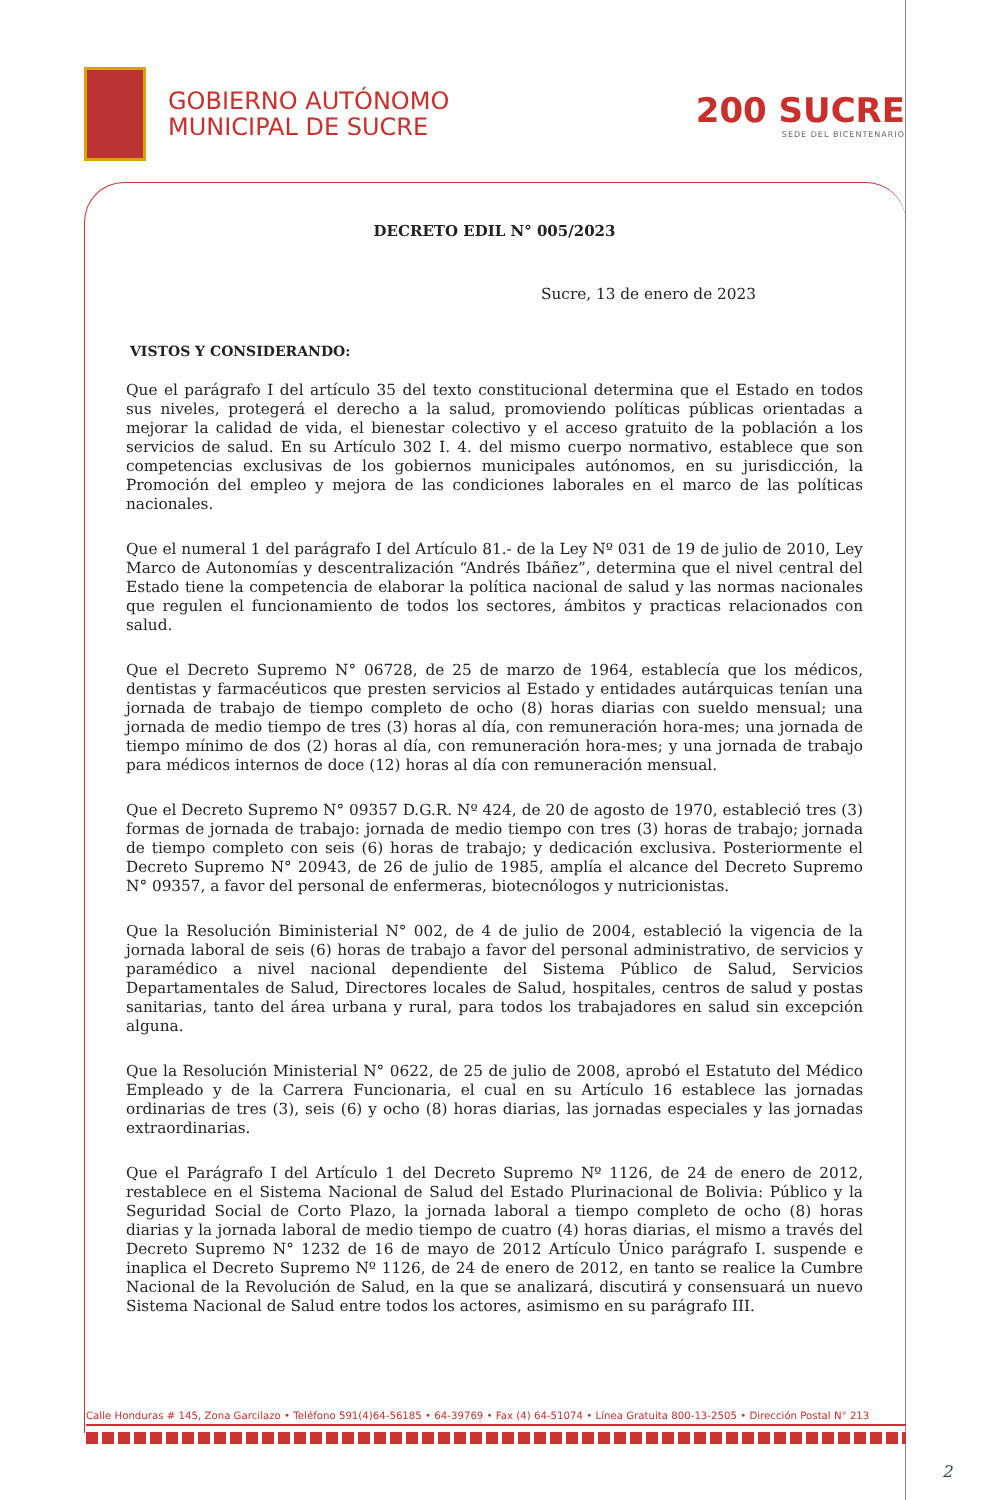GOBIERNO AUTÓNOMO
MUNICIPAL DE SUCRE
200 SUCRE
SEDE DEL BICENTENARIO
DECRETO EDIL N° 005/2023
Sucre, 13 de enero de 2023
VISTOS Y CONSIDERANDO:
Que el parágrafo I del artículo 35 del texto constitucional determina que el Estado en todos sus niveles, protegerá el derecho a la salud, promoviendo políticas públicas orientadas a mejorar la calidad de vida, el bienestar colectivo y el acceso gratuito de la población a los servicios de salud. En su Artículo 302 I. 4. del mismo cuerpo normativo, establece que son competencias exclusivas de los gobiernos municipales autónomos, en su jurisdicción, la Promoción del empleo y mejora de las condiciones laborales en el marco de las políticas nacionales.
Que el numeral 1 del parágrafo I del Artículo 81.- de la Ley Nº 031 de 19 de julio de 2010, Ley Marco de Autonomías y descentralización “Andrés Ibáñez”, determina que el nivel central del Estado tiene la competencia de elaborar la política nacional de salud y las normas nacionales que regulen el funcionamiento de todos los sectores, ámbitos y practicas relacionados con salud.
Que el Decreto Supremo N° 06728, de 25 de marzo de 1964, establecía que los médicos, dentistas y farmacéuticos que presten servicios al Estado y entidades autárquicas tenían una jornada de trabajo de tiempo completo de ocho (8) horas diarias con sueldo mensual; una jornada de medio tiempo de tres (3) horas al día, con remuneración hora-mes; una jornada de tiempo mínimo de dos (2) horas al día, con remuneración hora-mes; y una jornada de trabajo para médicos internos de doce (12) horas al día con remuneración mensual.
Que el Decreto Supremo N° 09357 D.G.R. Nº 424, de 20 de agosto de 1970, estableció tres (3) formas de jornada de trabajo: jornada de medio tiempo con tres (3) horas de trabajo; jornada de tiempo completo con seis (6) horas de trabajo; y dedicación exclusiva. Posteriormente el Decreto Supremo N° 20943, de 26 de julio de 1985, amplía el alcance del Decreto Supremo N° 09357, a favor del personal de enfermeras, biotecnólogos y nutricionistas.
Que la Resolución Biministerial N° 002, de 4 de julio de 2004, estableció la vigencia de la jornada laboral de seis (6) horas de trabajo a favor del personal administrativo, de servicios y paramédico a nivel nacional dependiente del Sistema Público de Salud, Servicios Departamentales de Salud, Directores locales de Salud, hospitales, centros de salud y postas sanitarias, tanto del área urbana y rural, para todos los trabajadores en salud sin excepción alguna.
Que la Resolución Ministerial N° 0622, de 25 de julio de 2008, aprobó el Estatuto del Médico Empleado y de la Carrera Funcionaria, el cual en su Artículo 16 establece las jornadas ordinarias de tres (3), seis (6) y ocho (8) horas diarias, las jornadas especiales y las jornadas extraordinarias.
Que el Parágrafo I del Artículo 1 del Decreto Supremo Nº 1126, de 24 de enero de 2012, restablece en el Sistema Nacional de Salud del Estado Plurinacional de Bolivia: Público y la Seguridad Social de Corto Plazo, la jornada laboral a tiempo completo de ocho (8) horas diarias y la jornada laboral de medio tiempo de cuatro (4) horas diarias, el mismo a través del Decreto Supremo N° 1232 de 16 de mayo de 2012 Artículo Único parágrafo I. suspende e inaplica el Decreto Supremo Nº 1126, de 24 de enero de 2012, en tanto se realice la Cumbre Nacional de la Revolución de Salud, en la que se analizará, discutirá y consensuará un nuevo Sistema Nacional de Salud entre todos los actores, asimismo en su parágrafo III.
Calle Honduras # 145, Zona Garcilazo • Teléfono 591(4)64-56185 • 64-39769 • Fax (4) 64-51074 • Línea Gratuita 800-13-2505 • Dirección Postal N° 213
2